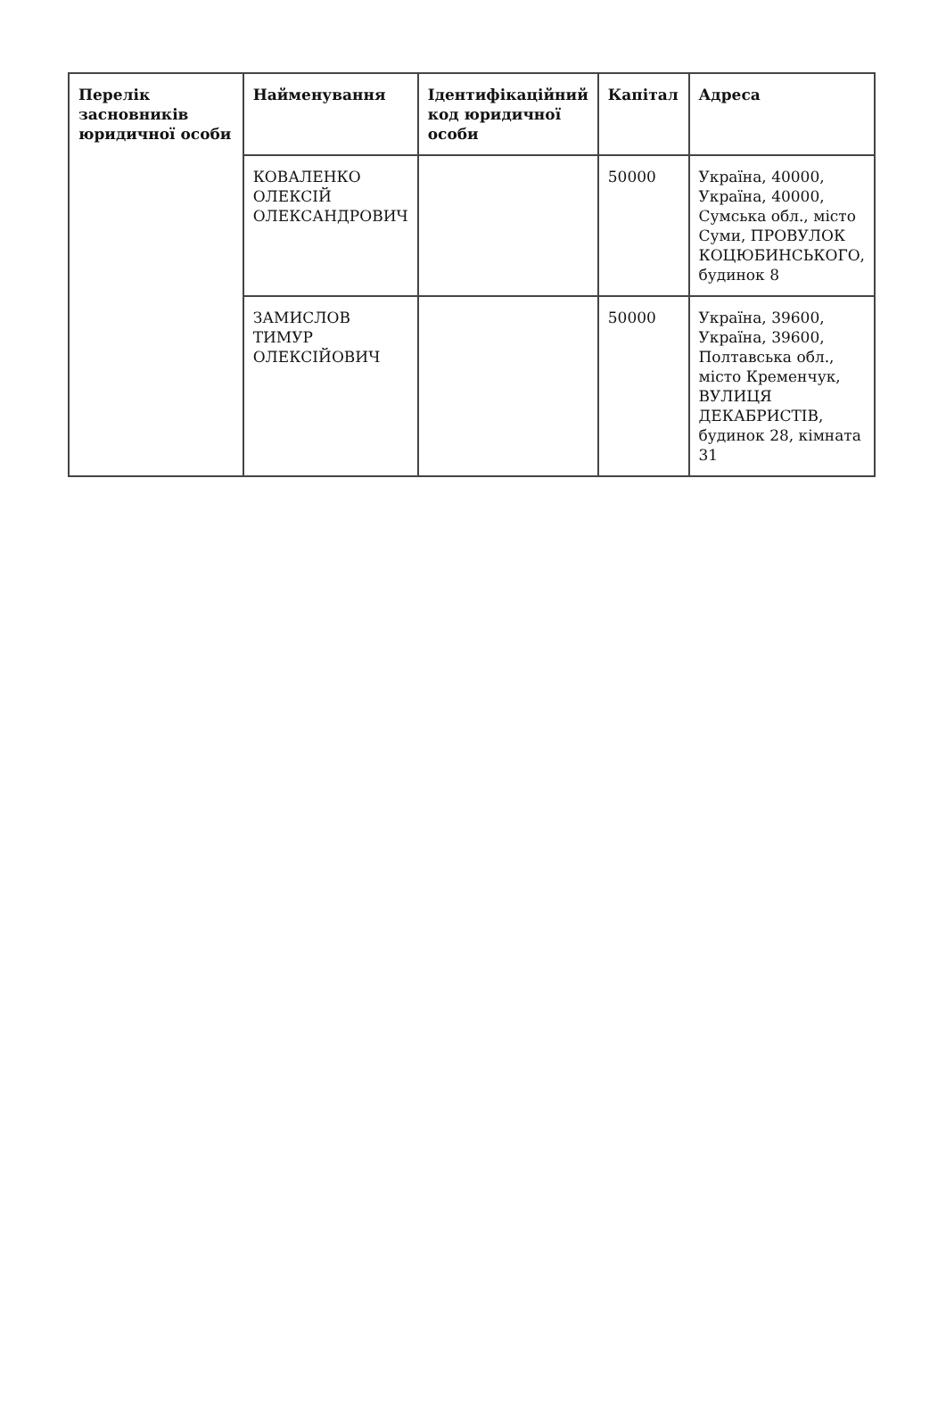| Перелік засновників юридичної особи | Найменування | Ідентифікаційний код юридичної особи | Капітал | Адреса |
| --- | --- | --- | --- | --- |
| | КОВАЛЕНКО ОЛЕКСІЙ ОЛЕКСАНДРОВИЧ | | 50000 | Україна, 40000, Україна, 40000, Сумська обл., місто Суми, ПРОВУЛОК КОЦЮБИНСЬКОГО, будинок 8 |
| | ЗАМИСЛОВ ТИМУР ОЛЕКСІЙОВИЧ | | 50000 | Україна, 39600, Україна, 39600, Полтавська обл., місто Кременчук, ВУЛИЦЯ ДЕКАБРИСТІВ, будинок 28, кімната 31 |